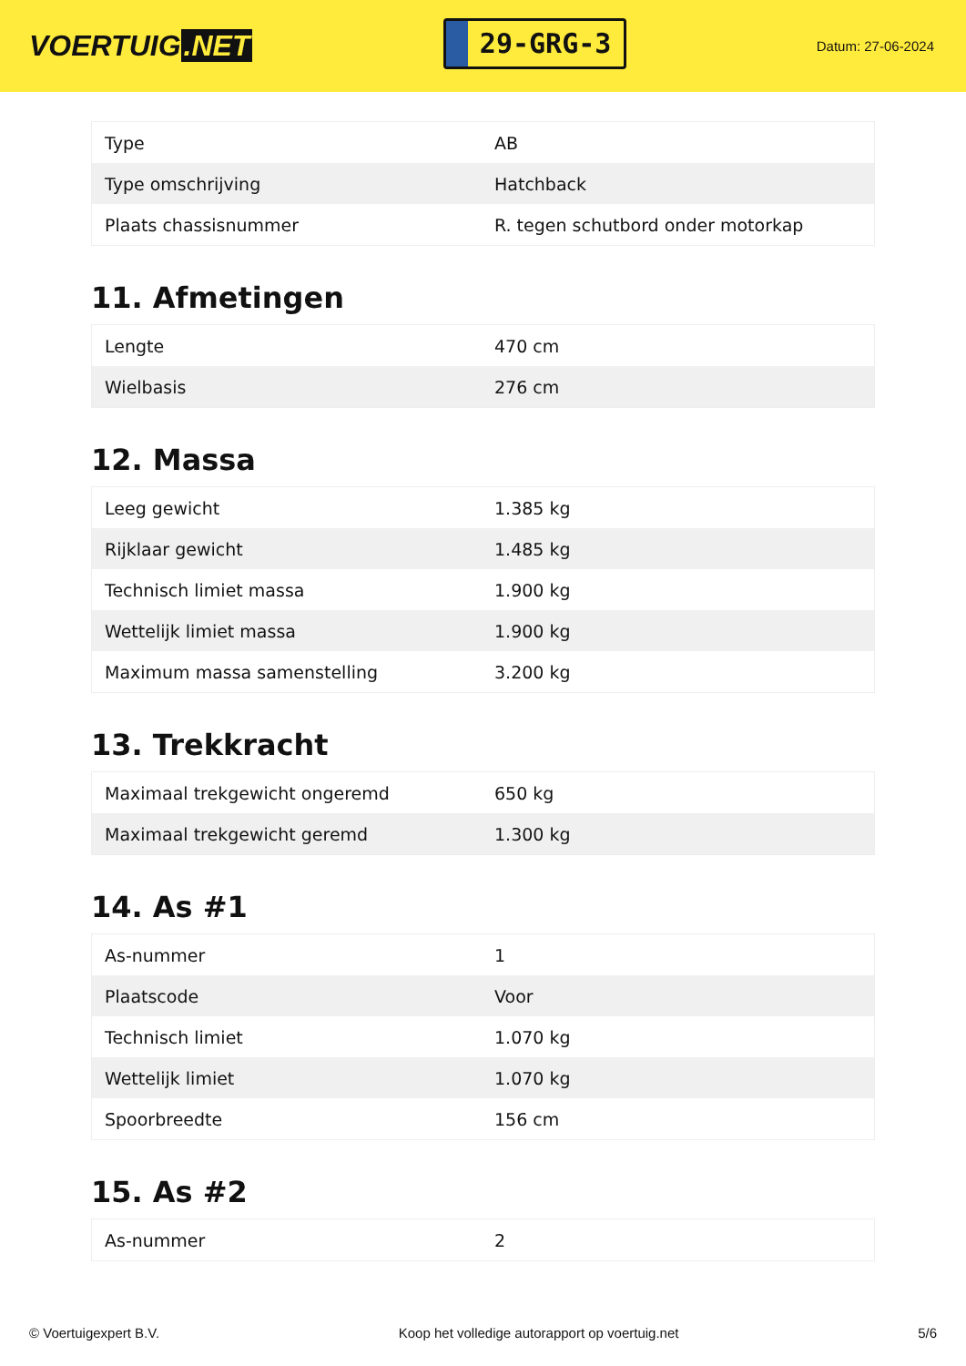VOERTUIG.NET
29-GRG-3
Datum: 27-06-2024
| Type | AB |
| Type omschrijving | Hatchback |
| Plaats chassisnummer | R. tegen schutbord onder motorkap |
11. Afmetingen
| Lengte | 470 cm |
| Wielbasis | 276 cm |
12. Massa
| Leeg gewicht | 1.385 kg |
| Rijklaar gewicht | 1.485 kg |
| Technisch limiet massa | 1.900 kg |
| Wettelijk limiet massa | 1.900 kg |
| Maximum massa samenstelling | 3.200 kg |
13. Trekkracht
| Maximaal trekgewicht ongeremd | 650 kg |
| Maximaal trekgewicht geremd | 1.300 kg |
14. As #1
| As-nummer | 1 |
| Plaatscode | Voor |
| Technisch limiet | 1.070 kg |
| Wettelijk limiet | 1.070 kg |
| Spoorbreedte | 156 cm |
15. As #2
| As-nummer | 2 |
© Voertuigexpert B.V. Koop het volledige autorapport op voertuig.net 5/6